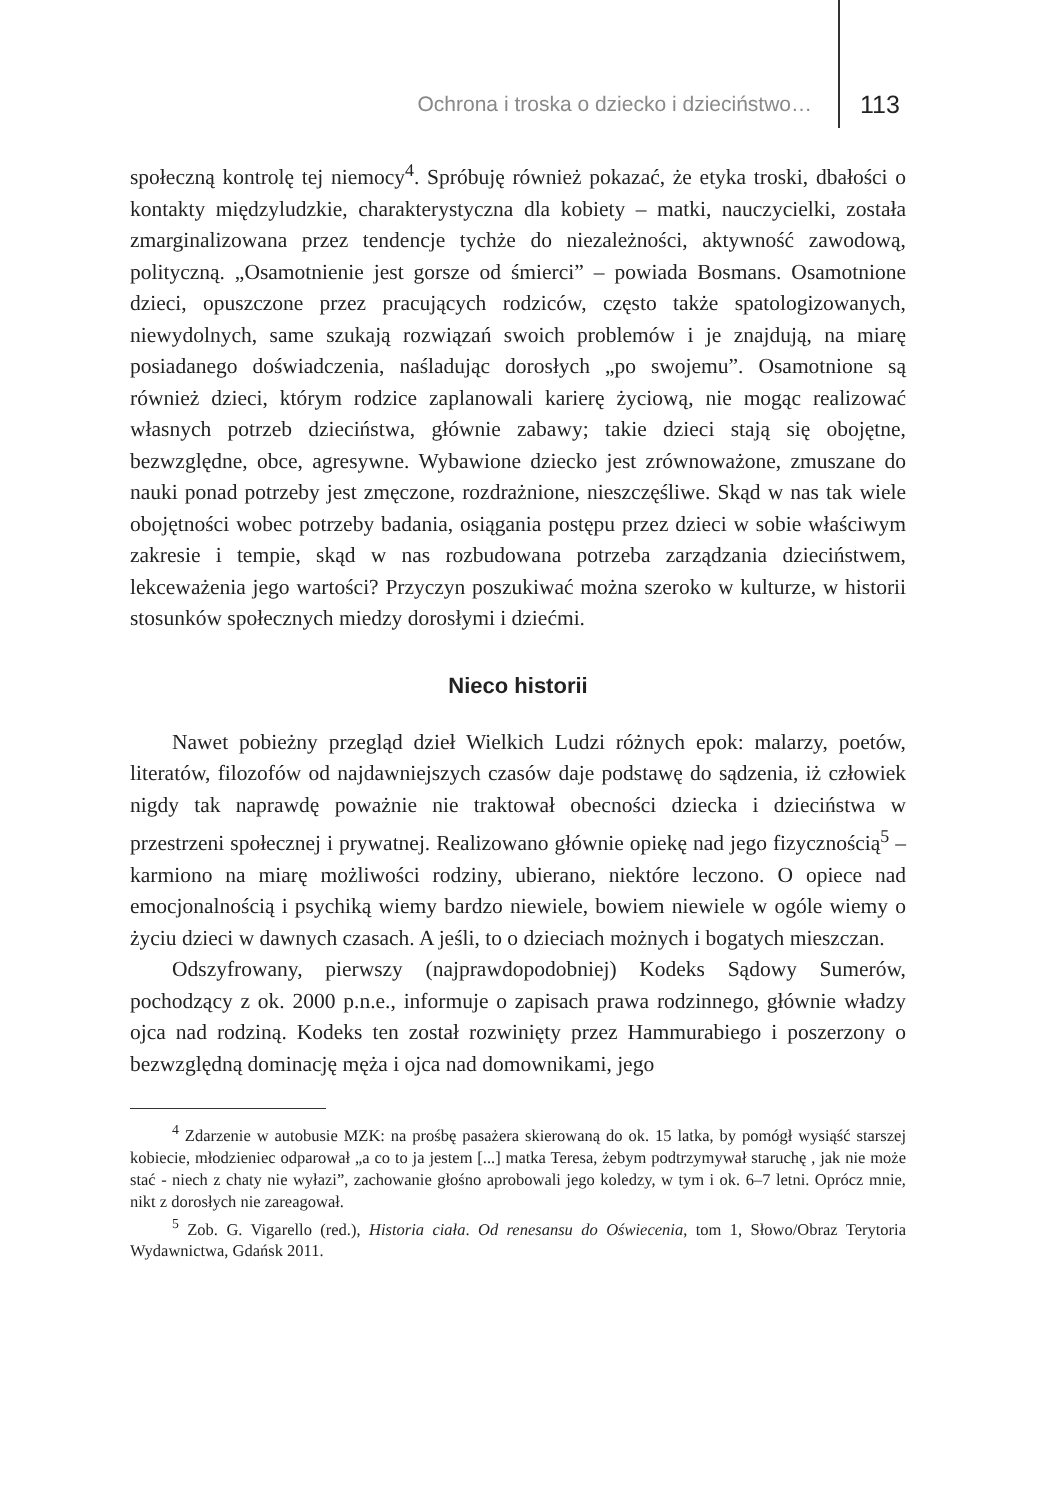Ochrona i troska o dziecko i dzieciństwo… 113
społeczną kontrolę tej niemocy<sup>4</sup>. Spróbuję również pokazać, że etyka troski, dbałości o kontakty międzyludzkie, charakterystyczna dla kobiety – matki, nauczycielki, została zmarginalizowana przez tendencje tychże do niezależności, aktywność zawodową, polityczną. „Osamotnienie jest gorsze od śmierci” – powiada Bosmans. Osamotnione dzieci, opuszczone przez pracujących rodziców, często także spatologizowanych, niewydolnych, same szukają rozwiązań swoich problemów i je znajdują, na miarę posiadanego doświadczenia, naśladując dorosłych „po swojemu”. Osamotnione są również dzieci, którym rodzice zaplanowali karierę życiową, nie mogąc realizować własnych potrzeb dzieciństwa, głównie zabawy; takie dzieci stają się obojętne, bezwzględne, obce, agresywne. Wybawione dziecko jest zrównoważone, zmuszane do nauki ponad potrzeby jest zmęczone, rozdrażnione, nieszczęśliwe. Skąd w nas tak wiele obojętności wobec potrzeby badania, osiągania postępu przez dzieci w sobie właściwym zakresie i tempie, skąd w nas rozbudowana potrzeba zarządzania dzieciństwem, lekceważenia jego wartości? Przyczyn poszukiwać można szeroko w kulturze, w historii stosunków społecznych miedzy dorosłymi i dziećmi.
Nieco historii
Nawet pobieżny przegląd dzieł Wielkich Ludzi różnych epok: malarzy, poetów, literatów, filozofów od najdawniejszych czasów daje podstawę do sądzenia, iż człowiek nigdy tak naprawdę poważnie nie traktował obecności dziecka i dzieciństwa w przestrzeni społecznej i prywatnej. Realizowano głównie opiekę nad jego fizycznością<sup>5</sup> – karmiono na miarę możliwości rodziny, ubierano, niektóre leczono. O opiece nad emocjonalnością i psychiką wiemy bardzo niewiele, bowiem niewiele w ogóle wiemy o życiu dzieci w dawnych czasach. A jeśli, to o dzieciach możnych i bogatych mieszczan.
Odszyfrowany, pierwszy (najprawdopodobniej) Kodeks Sądowy Sumerów, pochodzący z ok. 2000 p.n.e., informuje o zapisach prawa rodzinnego, głównie władzy ojca nad rodziną. Kodeks ten został rozwinięty przez Hammurabiego i poszerzony o bezwzględną dominację męża i ojca nad domownikami, jego
<sup>4</sup> Zdarzenie w autobusie MZK: na prośbę pasażera skierowaną do ok. 15 latka, by pomógł wysiąść starszej kobiecie, młodzieniec odparował „a co to ja jestem [...] matka Teresa, żebym podtrzymywał staruchę , jak nie może stać - niech z chaty nie wyłazi”, zachowanie głośno aprobowali jego koledzy, w tym i ok. 6–7 letni. Oprócz mnie, nikt z dorosłych nie zareagował.
<sup>5</sup> Zob. G. Vigarello (red.), Historia ciała. Od renesansu do Oświecenia, tom 1, Słowo/Obraz Terytoria Wydawnictwa, Gdańsk 2011.